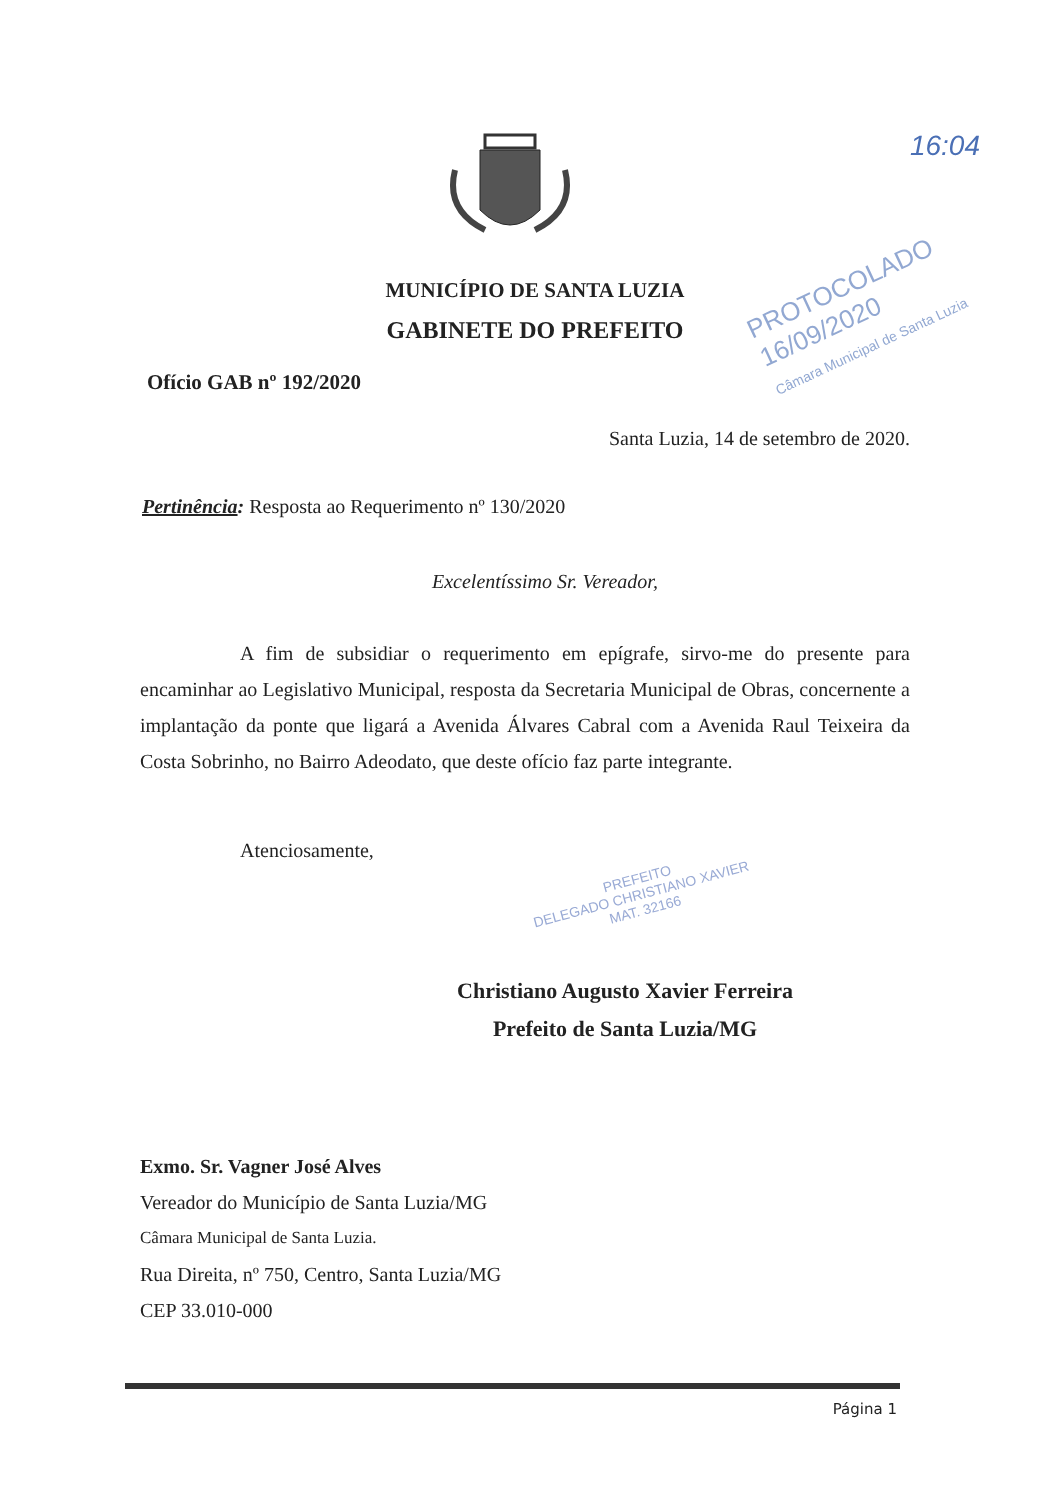MUNICÍPIO DE SANTA LUZIA
GABINETE DO PREFEITO
16:04
PROTOCOLADO 16/09/2020
Câmara Municipal de Santa Luzia
Ofício GAB nº 192/2020
Santa Luzia, 14 de setembro de 2020.
Pertinência: Resposta ao Requerimento nº 130/2020
Excelentíssimo Sr. Vereador,
A fim de subsidiar o requerimento em epígrafe, sirvo-me do presente para encaminhar ao Legislativo Municipal, resposta da Secretaria Municipal de Obras, concernente a implantação da ponte que ligará a Avenida Álvares Cabral com a Avenida Raul Teixeira da Costa Sobrinho, no Bairro Adeodato, que deste ofício faz parte integrante.
Atenciosamente,
Christiano Augusto Xavier Ferreira
Prefeito de Santa Luzia/MG
Exmo. Sr. Vagner José Alves
Vereador do Município de Santa Luzia/MG
Câmara Municipal de Santa Luzia.
Rua Direita, nº 750, Centro, Santa Luzia/MG
CEP 33.010-000
PREFEITO
DELEGADO CHRISTIANO XAVIER
MAT. 32166
Página 1